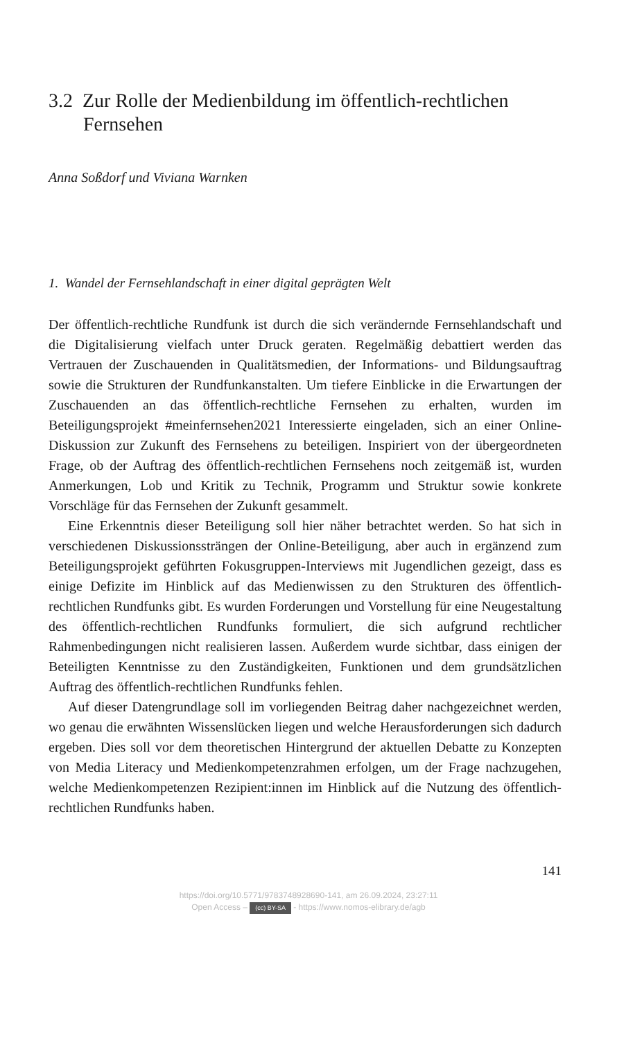3.2 Zur Rolle der Medienbildung im öffentlich-rechtlichen Fernsehen
Anna Soßdorf und Viviana Warnken
1. Wandel der Fernsehlandschaft in einer digital geprägten Welt
Der öffentlich-rechtliche Rundfunk ist durch die sich verändernde Fernsehlandschaft und die Digitalisierung vielfach unter Druck geraten. Regelmäßig debattiert werden das Vertrauen der Zuschauenden in Qualitätsmedien, der Informations- und Bildungsauftrag sowie die Strukturen der Rundfunkanstalten. Um tiefere Einblicke in die Erwartungen der Zuschauenden an das öffentlich-rechtliche Fernsehen zu erhalten, wurden im Beteiligungsprojekt #meinfernsehen2021 Interessierte eingeladen, sich an einer Online-Diskussion zur Zukunft des Fernsehens zu beteiligen. Inspiriert von der übergeordneten Frage, ob der Auftrag des öffentlich-rechtlichen Fernsehens noch zeitgemäß ist, wurden Anmerkungen, Lob und Kritik zu Technik, Programm und Struktur sowie konkrete Vorschläge für das Fernsehen der Zukunft gesammelt.
Eine Erkenntnis dieser Beteiligung soll hier näher betrachtet werden. So hat sich in verschiedenen Diskussionssträngen der Online-Beteiligung, aber auch in ergänzend zum Beteiligungsprojekt geführten Fokusgruppen-Interviews mit Jugendlichen gezeigt, dass es einige Defizite im Hinblick auf das Medienwissen zu den Strukturen des öffentlich-rechtlichen Rundfunks gibt. Es wurden Forderungen und Vorstellung für eine Neugestaltung des öffentlich-rechtlichen Rundfunks formuliert, die sich aufgrund rechtlicher Rahmenbedingungen nicht realisieren lassen. Außerdem wurde sichtbar, dass einigen der Beteiligten Kenntnisse zu den Zuständigkeiten, Funktionen und dem grundsätzlichen Auftrag des öffentlich-rechtlichen Rundfunks fehlen.
Auf dieser Datengrundlage soll im vorliegenden Beitrag daher nachgezeichnet werden, wo genau die erwähnten Wissenslücken liegen und welche Herausforderungen sich dadurch ergeben. Dies soll vor dem theoretischen Hintergrund der aktuellen Debatte zu Konzepten von Media Literacy und Medienkompetenzrahmen erfolgen, um der Frage nachzugehen, welche Medienkompetenzen Rezipient:innen im Hinblick auf die Nutzung des öffentlich-rechtlichen Rundfunks haben.
141
https://doi.org/10.5771/9783748928690-141, am 26.09.2024, 23:27:11
Open Access – (cc) BY-SA - https://www.nomos-elibrary.de/agb